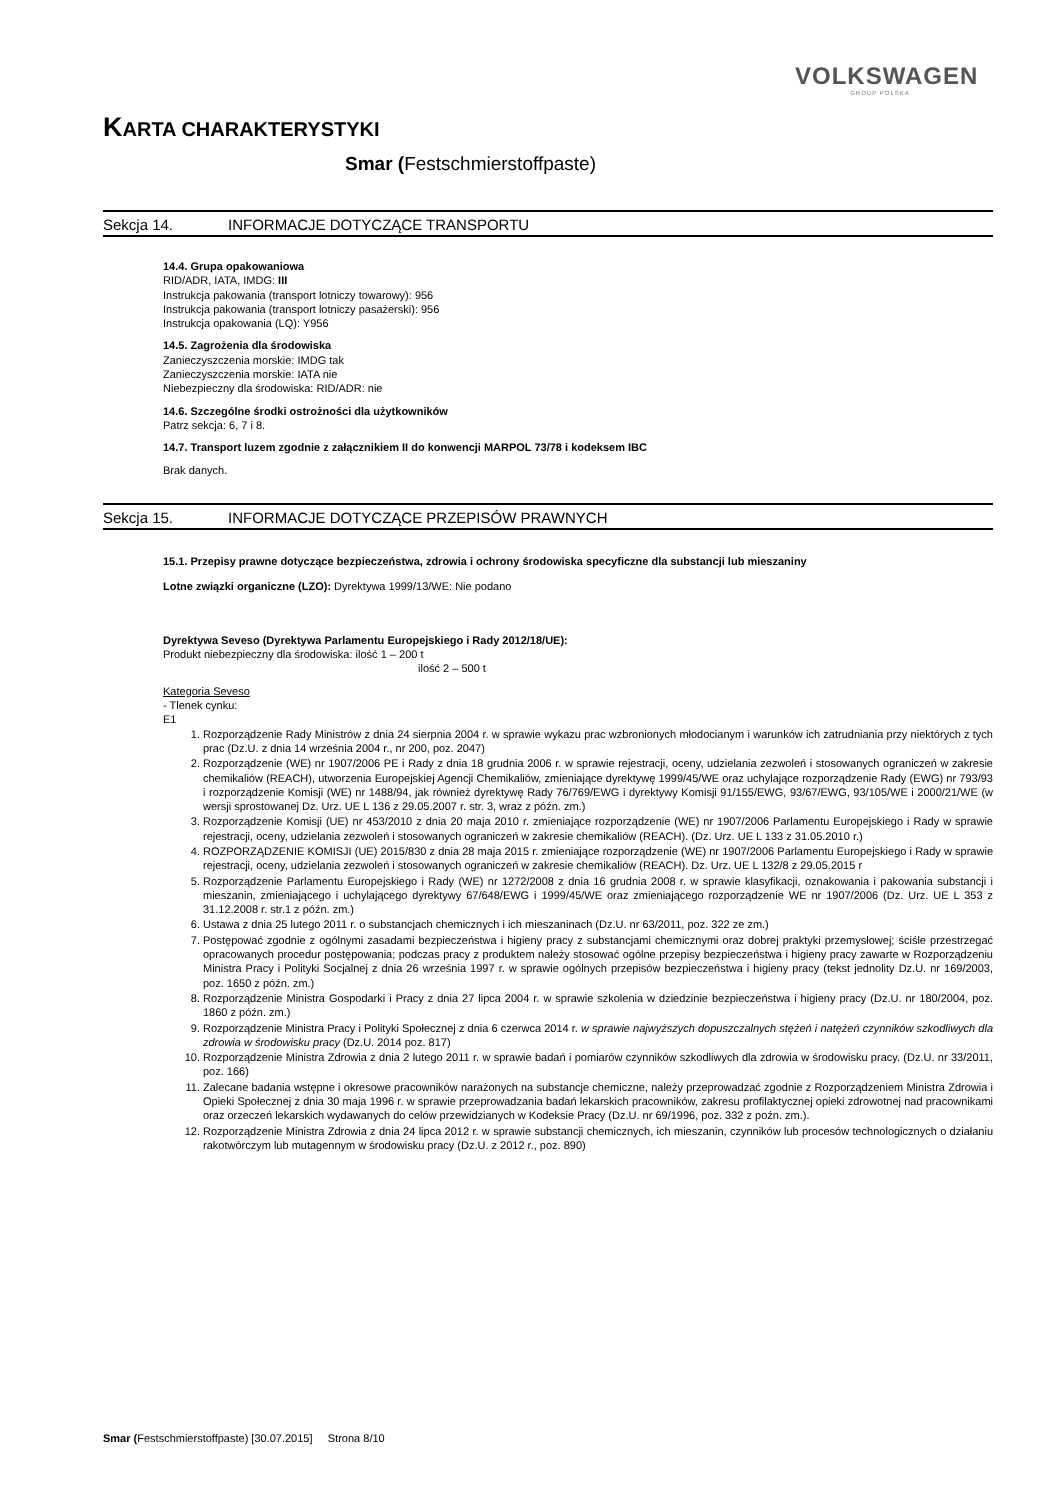VOLKSWAGEN
GROUP POLSKA
KARTA CHARAKTERYSTYKI
Smar (Festschmierstoffpaste)
Sekcja 14. INFORMACJE DOTYCZĄCE TRANSPORTU
14.4. Grupa opakowaniowa
RID/ADR, IATA, IMDG: III
Instrukcja pakowania (transport lotniczy towarowy): 956
Instrukcja pakowania (transport lotniczy pasażerski): 956
Instrukcja opakowania (LQ): Y956
14.5. Zagrożenia dla środowiska
Zanieczyszczenia morskie: IMDG tak
Zanieczyszczenia morskie: IATA nie
Niebezpieczny dla środowiska: RID/ADR: nie
14.6. Szczególne środki ostrożności dla użytkowników
Patrz sekcja: 6, 7 i 8.
14.7. Transport luzem zgodnie z załącznikiem II do konwencji MARPOL 73/78 i kodeksem IBC
Brak danych.
Sekcja 15. INFORMACJE DOTYCZĄCE PRZEPISÓW PRAWNYCH
15.1. Przepisy prawne dotyczące bezpieczeństwa, zdrowia i ochrony środowiska specyficzne dla substancji lub mieszaniny
Lotne związki organiczne (LZO): Dyrektywa 1999/13/WE: Nie podano
Dyrektywa Seveso (Dyrektywa Parlamentu Europejskiego i Rady 2012/18/UE):
Produkt niebezpieczny dla środowiska: ilość 1 – 200 t
ilość 2 – 500 t
Kategoria Seveso
- Tlenek cynku:
E1
1. Rozporządzenie Rady Ministrów z dnia 24 sierpnia 2004 r. w sprawie wykazu prac wzbronionych młodocianym i warunków ich zatrudniania przy niektórych z tych prac (Dz.U. z dnia 14 września 2004 r., nr 200, poz. 2047)
2. Rozporządzenie (WE) nr 1907/2006 PE i Rady z dnia 18 grudnia 2006 r. w sprawie rejestracji, oceny, udzielania zezwoleń i stosowanych ograniczeń w zakresie chemikaliów (REACH), utworzenia Europejskiej Agencji Chemikaliów, zmieniające dyrektywę 1999/45/WE oraz uchylające rozporządzenie Rady (EWG) nr 793/93 i rozporządzenie Komisji (WE) nr 1488/94, jak również dyrektywę Rady 76/769/EWG i dyrektywy Komisji 91/155/EWG, 93/67/EWG, 93/105/WE i 2000/21/WE (w wersji sprostowanej Dz. Urz. UE L 136 z 29.05.2007 r. str. 3, wraz z późn. zm.)
3. Rozporządzenie Komisji (UE) nr 453/2010 z dnia 20 maja 2010 r. zmieniające rozporządzenie (WE) nr 1907/2006 Parlamentu Europejskiego i Rady w sprawie rejestracji, oceny, udzielania zezwoleń i stosowanych ograniczeń w zakresie chemikaliów (REACH). (Dz. Urz. UE L 133 z 31.05.2010 r.)
4. ROZPORZĄDZENIE KOMISJI (UE) 2015/830 z dnia 28 maja 2015 r. zmieniające rozporządzenie (WE) nr 1907/2006 Parlamentu Europejskiego i Rady w sprawie rejestracji, oceny, udzielania zezwoleń i stosowanych ograniczeń w zakresie chemikaliów (REACH). Dz. Urz. UE L 132/8 z 29.05.2015 r
5. Rozporządzenie Parlamentu Europejskiego i Rady (WE) nr 1272/2008 z dnia 16 grudnia 2008 r. w sprawie klasyfikacji, oznakowania i pakowania substancji i mieszanin, zmieniającego i uchylającego dyrektywy 67/648/EWG i 1999/45/WE oraz zmieniającego rozporządzenie WE nr 1907/2006 (Dz. Urz. UE L 353 z 31.12.2008 r. str.1 z późn. zm.)
6. Ustawa z dnia 25 lutego 2011 r. o substancjach chemicznych i ich mieszaninach (Dz.U. nr 63/2011, poz. 322 ze zm.)
7. Postępować zgodnie z ogólnymi zasadami bezpieczeństwa i higieny pracy z substancjami chemicznymi oraz dobrej praktyki przemysłowej; ściśle przestrzegać opracowanych procedur postępowania; podczas pracy z produktem należy stosować ogólne przepisy bezpieczeństwa i higieny pracy zawarte w Rozporządzeniu Ministra Pracy i Polityki Socjalnej z dnia 26 września 1997 r. w sprawie ogólnych przepisów bezpieczeństwa i higieny pracy (tekst jednolity Dz.U. nr 169/2003, poz. 1650 z późn. zm.)
8. Rozporządzenie Ministra Gospodarki i Pracy z dnia 27 lipca 2004 r. w sprawie szkolenia w dziedzinie bezpieczeństwa i higieny pracy (Dz.U. nr 180/2004, poz. 1860 z późn. zm.)
9. Rozporządzenie Ministra Pracy i Polityki Społecznej z dnia 6 czerwca 2014 r. w sprawie najwyższych dopuszczalnych stężeń i natężeń czynników szkodliwych dla zdrowia w środowisku pracy (Dz.U. 2014 poz. 817)
10. Rozporządzenie Ministra Zdrowia z dnia 2 lutego 2011 r. w sprawie badań i pomiarów czynników szkodliwych dla zdrowia w środowisku pracy. (Dz.U. nr 33/2011, poz. 166)
11. Zalecane badania wstępne i okresowe pracowników narażonych na substancje chemiczne, należy przeprowadzać zgodnie z Rozporządzeniem Ministra Zdrowia i Opieki Społecznej z dnia 30 maja 1996 r. w sprawie przeprowadzania badań lekarskich pracowników, zakresu profilaktycznej opieki zdrowotnej nad pracownikami oraz orzeczeń lekarskich wydawanych do celów przewidzianych w Kodeksie Pracy (Dz.U. nr 69/1996, poz. 332 z poźn. zm.).
12. Rozporządzenie Ministra Zdrowia z dnia 24 lipca 2012 r. w sprawie substancji chemicznych, ich mieszanin, czynników lub procesów technologicznych o działaniu rakotwórczym lub mutagennym w środowisku pracy (Dz.U. z 2012 r., poz. 890)
Smar (Festschmierstoffpaste) [30.07.2015] Strona 8/10